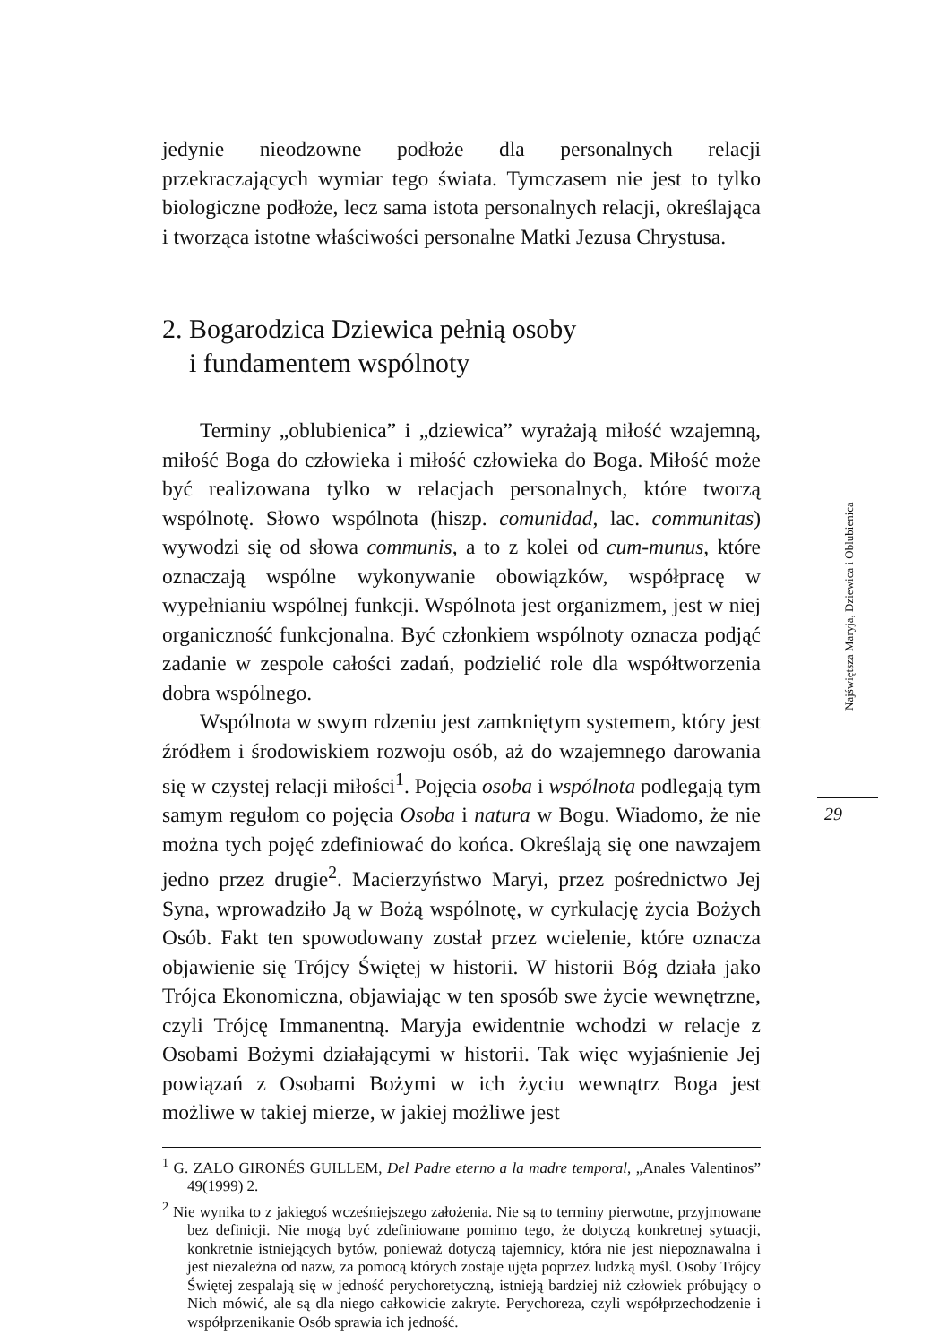jedynie nieodzowne podłoże dla personalnych relacji przekraczających wymiar tego świata. Tymczasem nie jest to tylko biologiczne podłoże, lecz sama istota personalnych relacji, określająca i tworząca istotne właściwości personalne Matki Jezusa Chrystusa.
2. Bogarodzica Dziewica pełnią osoby
i fundamentem wspólnoty
Terminy „oblubienica” i „dziewica” wyrażają miłość wzajemną, miłość Boga do człowieka i miłość człowieka do Boga. Miłość może być realizowana tylko w relacjach personalnych, które tworzą wspólnotę. Słowo wspólnota (hiszp. comunidad, lac. communitas) wywodzi się od słowa communis, a to z kolei od cum-munus, które oznaczają wspólne wykonywanie obowiązków, współpracę w wypełnianiu wspólnej funkcji. Wspólnota jest organizmem, jest w niej organiczność funkcjonalna. Być członkiem wspólnoty oznacza podjąć zadanie w zespole całości zadań, podzielić role dla współtworzenia dobra wspólnego.
Wspólnota w swym rdzeniu jest zamkniętym systemem, który jest źródłem i środowiskiem rozwoju osób, aż do wzajemnego darowania się w czystej relacji miłości<sup>1</sup>. Pojęcia osoba i wspólnota podlegają tym samym regułom co pojęcia Osoba i natura w Bogu. Wiadomo, że nie można tych pojęć zdefiniować do końca. Określają się one nawzajem jedno przez drugie<sup>2</sup>. Macierzyństwo Maryi, przez pośrednictwo Jej Syna, wprowadziło Ją w Bożą wspólnotę, w cyrkulację życia Bożych Osób. Fakt ten spowodowany został przez wcielenie, które oznacza objawienie się Trójcy Świętej w historii. W historii Bóg działa jako Trójca Ekonomiczna, objawiając w ten sposób swe życie wewnętrzne, czyli Trójcę Immanentną. Maryja ewidentnie wchodzi w relacje z Osobami Bożymi działającymi w historii. Tak więc wyjaśnienie Jej powiązań z Osobami Bożymi w ich życiu wewnątrz Boga jest możliwe w takiej mierze, w jakiej możliwe jest
<sup>1</sup> G. ZALO GIRONÉS GUILLEM, Del Padre eterno a la madre temporal, „Anales Valentinos” 49(1999) 2.
<sup>2</sup> Nie wynika to z jakiegoś wcześniejszego założenia. Nie są to terminy pierwotne, przyjmowane bez definicji. Nie mogą być zdefiniowane pomimo tego, że dotyczą konkretnej sytuacji, konkretnie istniejących bytów, ponieważ dotyczą tajemnicy, która nie jest niepoznawalna i jest niezależna od nazw, za pomocą których zostaje ujęta poprzez ludzką myśl. Osoby Trójcy Świętej zespalają się w jedność perychoretyczną, istnieją bardziej niż człowiek próbujący o Nich mówić, ale są dla niego całkowicie zakryte. Perychoreza, czyli współprzechodzenie i współprzenikanie Osób sprawia ich jedność.
Najświętsza Maryja, Dziewica i Oblubienica
29